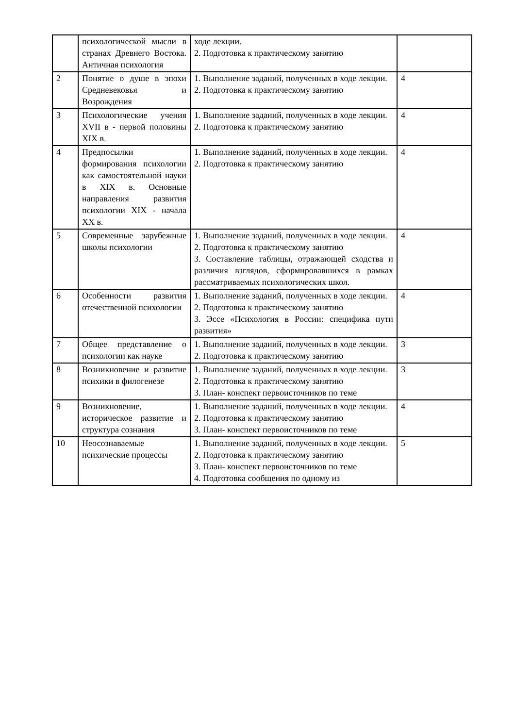| | психологической мысли в странах Древнего Востока. Античная психология | ходе лекции. 2. Подготовка к практическому занятию | |
| 2 | Понятие о душе в эпохи Средневековья и Возрождения | 1. Выполнение заданий, полученных в ходе лекции. 2. Подготовка к практическому занятию | 4 |
| 3 | Психологические учения XVII в - первой половины XIX в. | 1. Выполнение заданий, полученных в ходе лекции. 2. Подготовка к практическому занятию | 4 |
| 4 | Предпосылки формирования психологии как самостоятельной науки в XIX в. Основные направления развития психологии XIX - начала XX в. | 1. Выполнение заданий, полученных в ходе лекции. 2. Подготовка к практическому занятию | 4 |
| 5 | Современные зарубежные школы психологии | 1. Выполнение заданий, полученных в ходе лекции. 2. Подготовка к практическому занятию 3. Составление таблицы, отражающей сходства и различия взглядов, сформировавшихся в рамках рассматриваемых психологических школ. | 4 |
| 6 | Особенности развития отечественной психологии | 1. Выполнение заданий, полученных в ходе лекции. 2. Подготовка к практическому занятию 3. Эссе «Психология в России: специфика пути развития» | 4 |
| 7 | Общее представление о психологии как науке | 1. Выполнение заданий, полученных в ходе лекции. 2. Подготовка к практическому занятию | 3 |
| 8 | Возникновение и развитие психики в филогенезе | 1. Выполнение заданий, полученных в ходе лекции. 2. Подготовка к практическому занятию 3. План- конспект первоисточников по теме | 3 |
| 9 | Возникновение, историческое развитие и структура сознания | 1. Выполнение заданий, полученных в ходе лекции. 2. Подготовка к практическому занятию 3. План- конспект первоисточников по теме | 4 |
| 10 | Неосознаваемые психические процессы | 1. Выполнение заданий, полученных в ходе лекции. 2. Подготовка к практическому занятию 3. План- конспект первоисточников по теме 4. Подготовка сообщения по одному из | 5 |